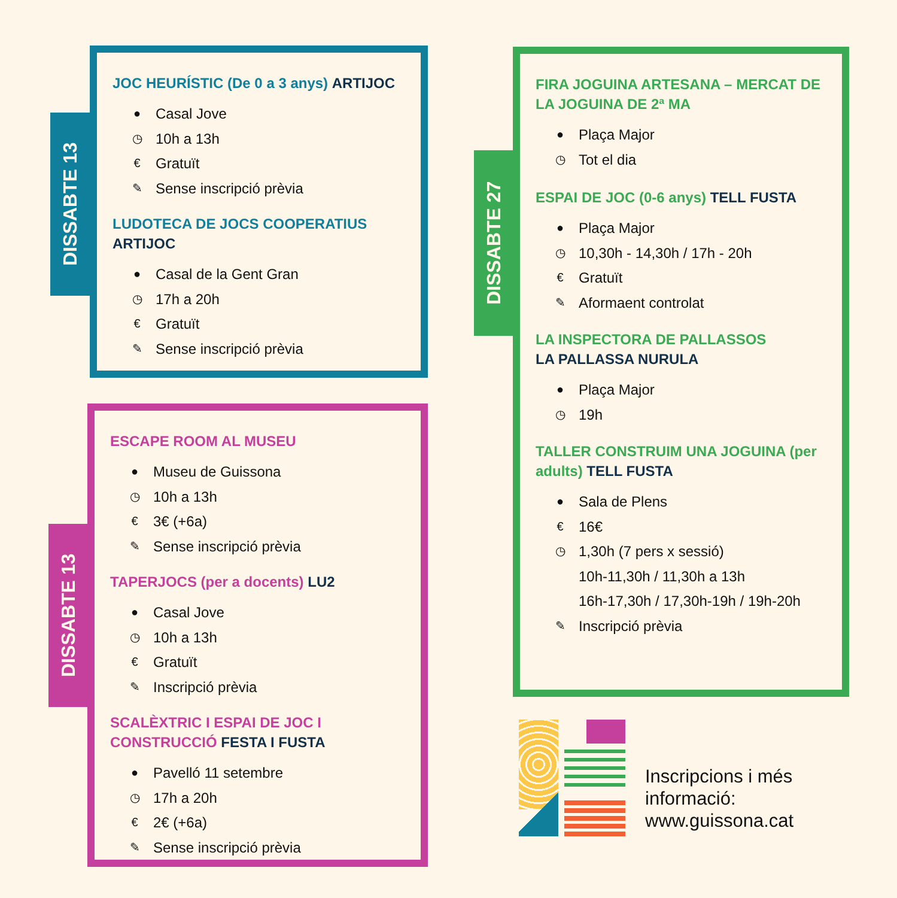DISSABTE 13
JOC HEURÍSTIC (De 0 a 3 anys) ARTIJOC
● Casal Jove
◷ 10h a 13h
€ Gratuït
✎ Sense inscripció prèvia
LUDOTECA DE JOCS COOPERATIUS
ARTIJOC
● Casal de la Gent Gran
◷ 17h a 20h
€ Gratuït
✎ Sense inscripció prèvia
DISSABTE 27
FIRA JOGUINA ARTESANA – MERCAT DE LA JOGUINA DE 2ª MA
● Plaça Major
◷ Tot el dia
ESPAI DE JOC (0-6 anys) TELL FUSTA
● Plaça Major
◷ 10,30h - 14,30h / 17h - 20h
€ Gratuït
✎ Aformaent controlat
LA INSPECTORA DE PALLASSOS
LA PALLASSA NURULA
● Plaça Major
◷ 19h
TALLER CONSTRUIM UNA JOGUINA (per adults) TELL FUSTA
● Sala de Plens
€ 16€
◷ 1,30h (7 pers x sessió)
10h-11,30h / 11,30h a 13h
16h-17,30h / 17,30h-19h / 19h-20h
✎ Inscripció prèvia
DISSABTE 13
ESCAPE ROOM AL MUSEU
● Museu de Guissona
◷ 10h a 13h
€ 3€ (+6a)
✎ Sense inscripció prèvia
TAPERJOCS (per a docents) LU2
● Casal Jove
◷ 10h a 13h
€ Gratuït
✎ Inscripció prèvia
SCALÈXTRIC I ESPAI DE JOC I CONSTRUCCIÓ FESTA I FUSTA
● Pavelló 11 setembre
◷ 17h a 20h
€ 2€ (+6a)
✎ Sense inscripció prèvia
Inscripcions i més
informació:
www.guissona.cat